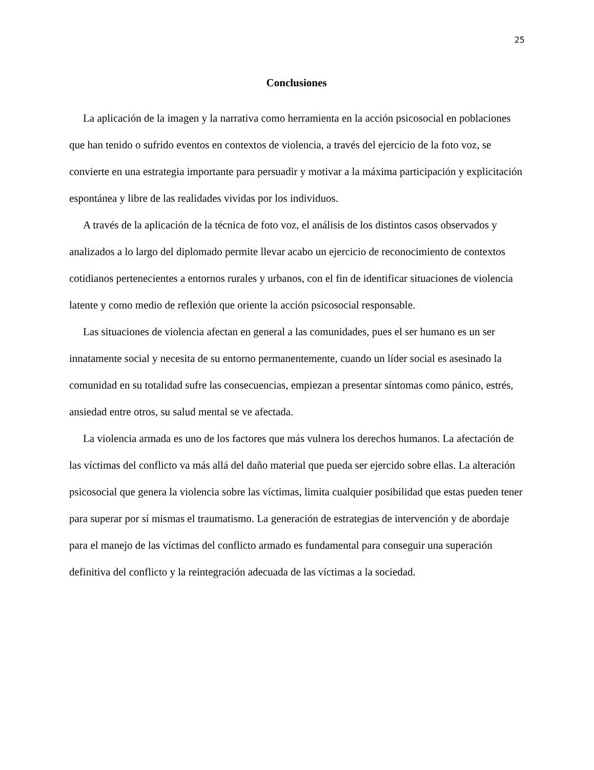25
Conclusiones
La aplicación de la imagen y la narrativa como herramienta en la acción psicosocial en poblaciones que han tenido o sufrido eventos en contextos de violencia, a través del ejercicio de la foto voz, se convierte en una estrategia importante para persuadir y motivar a la máxima participación y explicitación espontánea y libre de las realidades vividas por los individuos.
A través de la aplicación de la técnica de foto voz, el análisis de los distintos casos observados y analizados a lo largo del diplomado permite llevar acabo un ejercicio de reconocimiento de contextos cotidianos pertenecientes a entornos rurales y urbanos, con el fin de identificar situaciones de violencia latente y como medio de reflexión que oriente la acción psicosocial responsable.
Las situaciones de violencia afectan en general a las comunidades, pues el ser humano es un ser innatamente social y necesita de su entorno permanentemente, cuando un líder social es asesinado la comunidad en su totalidad sufre las consecuencias, empiezan a presentar síntomas como pánico, estrés, ansiedad entre otros, su salud mental se ve afectada.
La violencia armada es uno de los factores que más vulnera los derechos humanos. La afectación de las víctimas del conflicto va más allá del daño material que pueda ser ejercido sobre ellas. La alteración psicosocial que genera la violencia sobre las víctimas, limita cualquier posibilidad que estas pueden tener para superar por sí mismas el traumatismo. La generación de estrategias de intervención y de abordaje para el manejo de las víctimas del conflicto armado es fundamental para conseguir una superación definitiva del conflicto y la reintegración adecuada de las víctimas a la sociedad.